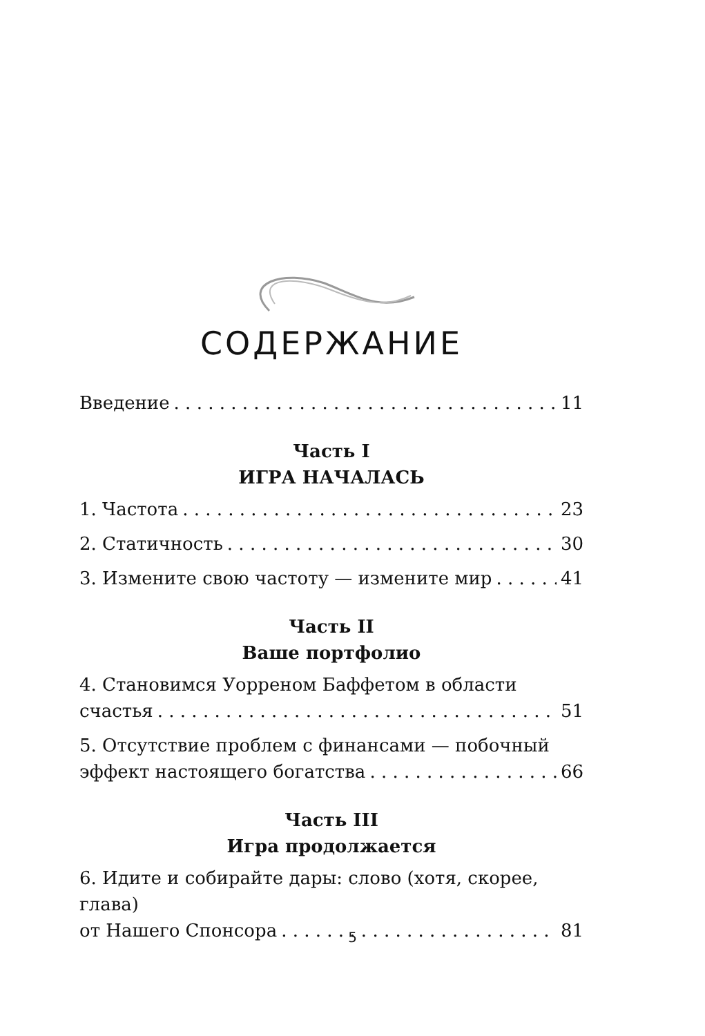СОДЕРЖАНИЕ
Введение 11
Часть I
ИГРА НАЧАЛАСЬ
1. Частота 23
2. Статичность 30
3. Измените свою частоту — измените мир 41
Часть II
Ваше портфолио
4. Становимся Уорреном Баффетом в области
счастья 51
5. Отсутствие проблем с финансами — побочный
эффект настоящего богатства 66
Часть III
Игра продолжается
6. Идите и собирайте дары: слово (хотя, скорее, глава)
от Нашего Спонсора 81
5